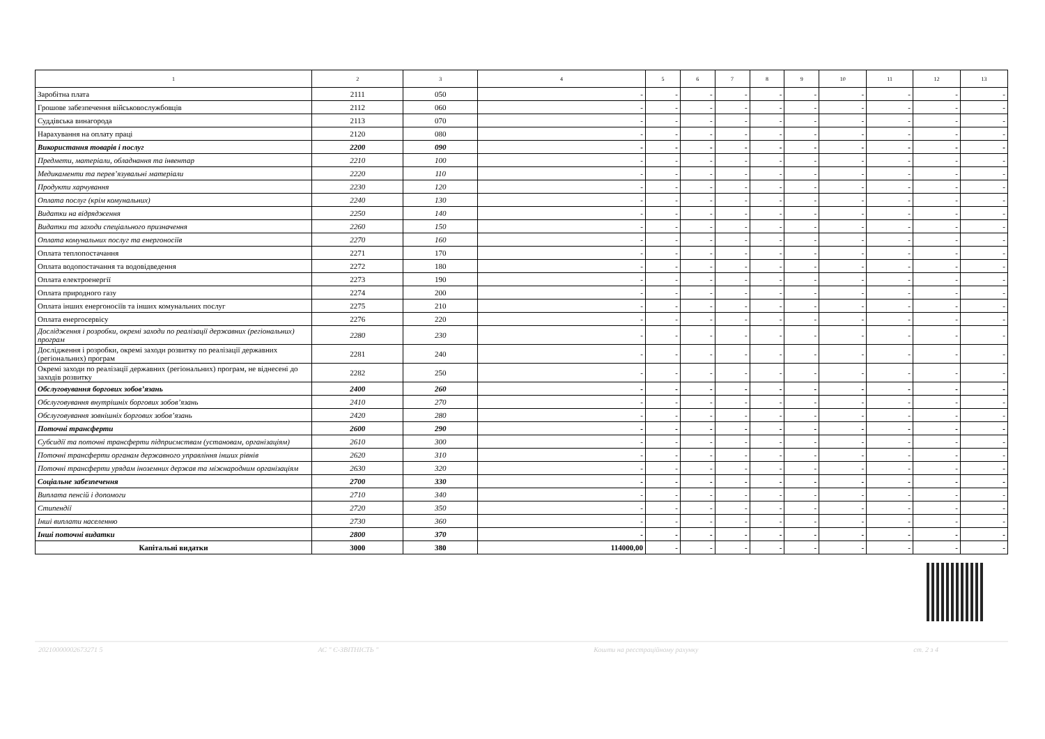| 1 | 2 | 3 | 4 | 5 | 6 | 7 | 8 | 9 | 10 | 11 | 12 | 13 |
| --- | --- | --- | --- | --- | --- | --- | --- | --- | --- | --- | --- | --- |
| Заробітна плата | 2111 | 050 | - | - | - | - | - | - | - | - | - | - |
| Грошове забезпечення військовослужбовців | 2112 | 060 | - | - | - | - | - | - | - | - | - | - |
| Суддівська винагорода | 2113 | 070 | - | - | - | - | - | - | - | - | - | - |
| Нарахування на оплату праці | 2120 | 080 | - | - | - | - | - | - | - | - | - | - |
| Використання товарів і послуг | 2200 | 090 | - | - | - | - | - | - | - | - | - | - |
| Предмети, матеріали, обладнання та інвентар | 2210 | 100 | - | - | - | - | - | - | - | - | - | - |
| Медикаменти та перев’язувальні матеріали | 2220 | 110 | - | - | - | - | - | - | - | - | - | - |
| Продукти харчування | 2230 | 120 | - | - | - | - | - | - | - | - | - | - |
| Оплата послуг (крім комунальних) | 2240 | 130 | - | - | - | - | - | - | - | - | - | - |
| Видатки на відрядження | 2250 | 140 | - | - | - | - | - | - | - | - | - | - |
| Видатки та заходи спеціального призначення | 2260 | 150 | - | - | - | - | - | - | - | - | - | - |
| Оплата комунальних послуг та енергоносіїв | 2270 | 160 | - | - | - | - | - | - | - | - | - | - |
| Оплата теплопостачання | 2271 | 170 | - | - | - | - | - | - | - | - | - | - |
| Оплата водопостачання та водовідведення | 2272 | 180 | - | - | - | - | - | - | - | - | - | - |
| Оплата електроенергії | 2273 | 190 | - | - | - | - | - | - | - | - | - | - |
| Оплата природного газу | 2274 | 200 | - | - | - | - | - | - | - | - | - | - |
| Оплата інших енергоносіїв та інших комунальних послуг | 2275 | 210 | - | - | - | - | - | - | - | - | - | - |
| Оплата енергосервісу | 2276 | 220 | - | - | - | - | - | - | - | - | - | - |
| Дослідження і розробки, окремі заходи по реалізації державних (регіональних) програм | 2280 | 230 | - | - | - | - | - | - | - | - | - | - |
| Дослідження і розробки, окремі заходи розвитку по реалізації державних (регіональних) програм | 2281 | 240 | - | - | - | - | - | - | - | - | - | - |
| Окремі заходи по реалізації державних (регіональних) програм, не віднесені до заходів розвитку | 2282 | 250 | - | - | - | - | - | - | - | - | - | - |
| Обслуговування боргових зобов’язань | 2400 | 260 | - | - | - | - | - | - | - | - | - | - |
| Обслуговування внутрішніх боргових зобов’язань | 2410 | 270 | - | - | - | - | - | - | - | - | - | - |
| Обслуговування зовнішніх боргових зобов’язань | 2420 | 280 | - | - | - | - | - | - | - | - | - | - |
| Поточні трансферти | 2600 | 290 | - | - | - | - | - | - | - | - | - | - |
| Субсидії та поточні трансферти підприємствам (установам, організаціям) | 2610 | 300 | - | - | - | - | - | - | - | - | - | - |
| Поточні трансферти органам державного управління інших рівнів | 2620 | 310 | - | - | - | - | - | - | - | - | - | - |
| Поточні трансферти урядам іноземних держав та міжнародним організаціям | 2630 | 320 | - | - | - | - | - | - | - | - | - | - |
| Соціальне забезпечення | 2700 | 330 | - | - | - | - | - | - | - | - | - | - |
| Виплата пенсій і допомоги | 2710 | 340 | - | - | - | - | - | - | - | - | - | - |
| Стипендії | 2720 | 350 | - | - | - | - | - | - | - | - | - | - |
| Інші виплати населенню | 2730 | 360 | - | - | - | - | - | - | - | - | - | - |
| Інші поточні видатки | 2800 | 370 | - | - | - | - | - | - | - | - | - | - |
| Капітальні видатки | 3000 | 380 | 114000,00 | - | - | - | - | - | - | - | - | - |
20210000002673271 5 АС " Є-ЗВІТНІСТЬ " Кошти на реєстраційному рахунку ст. 2 з 4